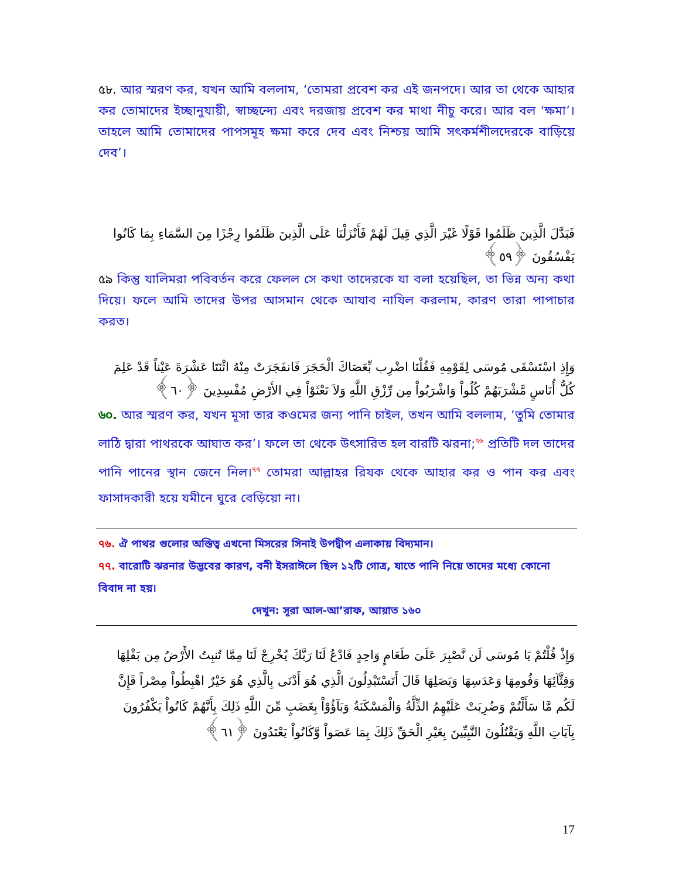৫৮. আর স্মরণ কর, যখন আমি বললাম, ‘তোমরা প্রবেশ কর এই জনপদে। আর তা থেকে আহার কর তোমাদের ইচ্ছানুযায়ী, স্বাচ্ছন্দ্যে এবং দরজায় প্রবেশ কর মাথা নীচু করে। আর বল ‘ক্ষমা’। তাহলে আমি তোমাদের পাপসমূহ ক্ষমা করে দেব এবং নিশ্চয় আমি সৎকর্মশীলদেরকে বাড়িয়ে দেব’।
فَبَدَّلَ الَّذِينَ ظَلَمُوا قَوْلًا غَيْرَ الَّذِي قِيلَ لَهُمْ فَأَنْزَلْنَا عَلَى الَّذِينَ ظَلَمُوا رِجْزًا مِنَ السَّمَاءِ بِمَا كَانُوا يَفْسُقُونَ ﴿٥٩﴾
৫৯ কিন্তু যালিমরা পবিবর্তন করে ফেলল সে কথা তাদেরকে যা বলা হয়েছিল, তা ভিন্ন অন্য কথা দিয়ে। ফলে আমি তাদের উপর আসমান থেকে আযাব নাযিল করলাম, কারণ তারা পাপাচার করত।
وَإِذِ اسْتَسْقَى مُوسَى لِقَوْمِهِ فَقُلْنَا اضْرِب بِّعَصَاكَ الْحَجَرَ فَانفَجَرَتْ مِنْهُ اثْنَتَا عَشْرَةَ عَيْناً قَدْ عَلِمَ كُلُّ أُنَاسٍ مَّشْرَبَهُمْ كُلُواْ وَاشْرَبُواْ مِن رِّزْقِ اللَّهِ وَلاَ تَعْثَوْاْ فِي الأَرْضِ مُفْسِدِينَ ﴿٦٠﴾
৬০. আর স্মরণ কর, যখন মূসা তার কওমের জন্য পানি চাইল, তখন আমি বললাম, ‘তুমি তোমার লাঠি দ্বারা পাথরকে আঘাত কর’। ফলে তা থেকে উৎসারিত হল বারটি ঝরনা;<sup>৭৬</sup> প্রতিটি দল তাদের পানি পানের স্থান জেনে নিল।<sup>৭৭</sup> তোমরা আল্লাহর রিযক থেকে আহার কর ও পান কর এবং ফাসাদকারী হয়ে যমীনে ঘুরে বেড়িয়ো না।
৭৬. ঐ পাথর গুলোর অস্তিত্ব এখনো মিসরের সিনাই উপদ্বীপ এলাকায় বিদ্যমান।
৭৭. বারোটি ঝরনার উদ্ভবের কারণ, বনী ইসরাঈলে ছিল ১২টি গোত্র, যাতে পানি নিয়ে তাদের মধ্যে কোনো বিবাদ না হয়।
দেখুন: সূরা আল-আ’রাফ, আয়াত ১৬০
وَإِذْ قُلْتُمْ يَا مُوسَى لَن نَّصْبِرَ عَلَىَ طَعَامٍ وَاحِدٍ فَادْعُ لَنَا رَبَّكَ يُخْرِجْ لَنَا مِمَّا تُنبِتُ الأَرْضُ مِن بَقْلِهَا وَقِثَّآئِهَا وَفُومِهَا وَعَدَسِهَا وَبَصَلِهَا قَالَ أَتَسْتَبْدِلُونَ الَّذِي هُوَ أَدْنَى بِالَّذِي هُوَ خَيْرٌ اهْبِطُواْ مِصْراً فَإِنَّ لَكُم مَّا سَأَلْتُمْ وَضُرِبَتْ عَلَيْهِمُ الذِّلَّةُ وَالْمَسْكَنَةُ وَبَآؤُوْاْ بِغَضَبٍ مِّنَ اللَّهِ ذَلِكَ بِأَنَّهُمْ كَانُواْ يَكْفُرُونَ بِآيَاتِ اللَّهِ وَيَقْتُلُونَ النَّبِيِّينَ بِغَيْرِ الْحَقِّ ذَلِكَ بِمَا عَصَواْ وَّكَانُواْ يَعْتَدُونَ ﴿٦١﴾
17